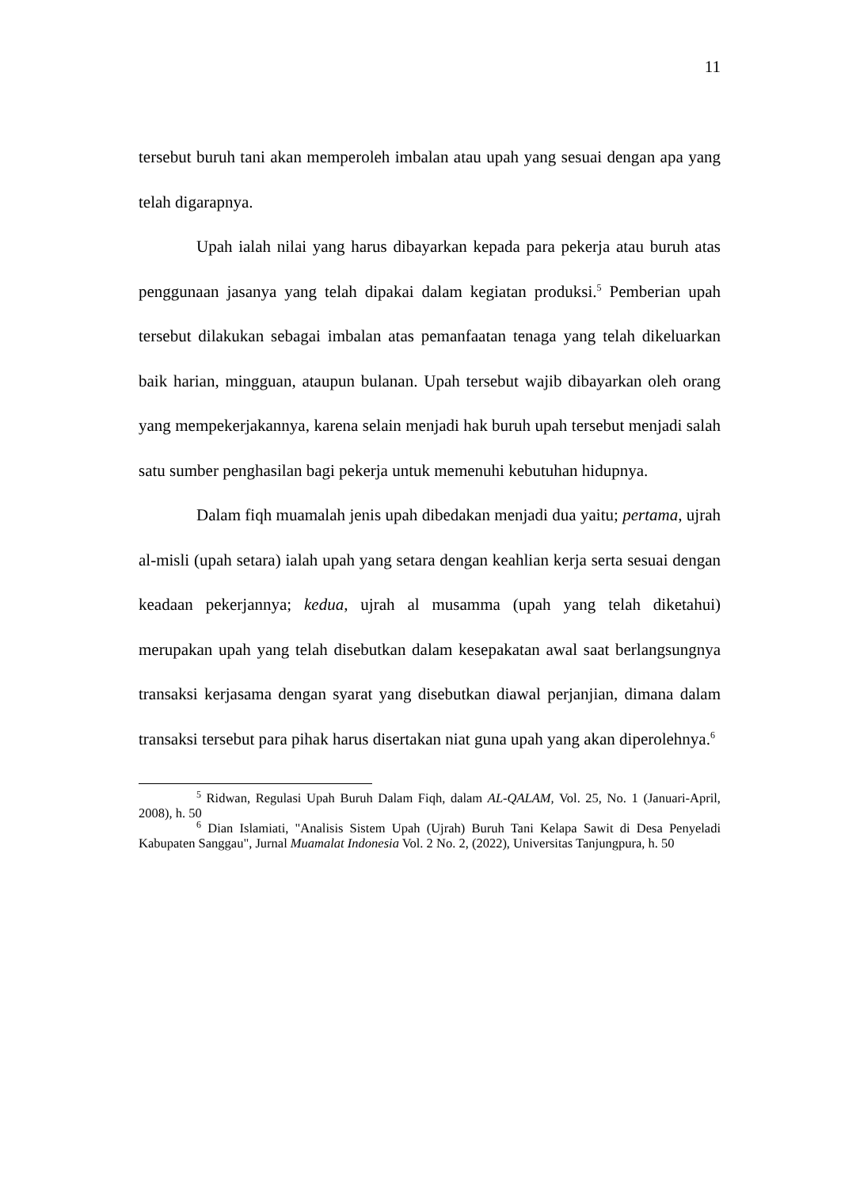11
tersebut buruh tani akan memperoleh imbalan atau upah yang sesuai dengan apa yang telah digarapnya.
Upah ialah nilai yang harus dibayarkan kepada para pekerja atau buruh atas penggunaan jasanya yang telah dipakai dalam kegiatan produksi.<sup>5</sup> Pemberian upah tersebut dilakukan sebagai imbalan atas pemanfaatan tenaga yang telah dikeluarkan baik harian, mingguan, ataupun bulanan. Upah tersebut wajib dibayarkan oleh orang yang mempekerjakannya, karena selain menjadi hak buruh upah tersebut menjadi salah satu sumber penghasilan bagi pekerja untuk memenuhi kebutuhan hidupnya.
Dalam fiqh muamalah jenis upah dibedakan menjadi dua yaitu; pertama, ujrah al-misli (upah setara) ialah upah yang setara dengan keahlian kerja serta sesuai dengan keadaan pekerjannya; kedua, ujrah al musamma (upah yang telah diketahui) merupakan upah yang telah disebutkan dalam kesepakatan awal saat berlangsungnya transaksi kerjasama dengan syarat yang disebutkan diawal perjanjian, dimana dalam transaksi tersebut para pihak harus disertakan niat guna upah yang akan diperolehnya.<sup>6</sup>
<sup>5</sup> Ridwan, Regulasi Upah Buruh Dalam Fiqh, dalam AL-QALAM, Vol. 25, No. 1 (Januari-April, 2008), h. 50
<sup>6</sup> Dian Islamiati, "Analisis Sistem Upah (Ujrah) Buruh Tani Kelapa Sawit di Desa Penyeladi Kabupaten Sanggau", Jurnal Muamalat Indonesia Vol. 2 No. 2, (2022), Universitas Tanjungpura, h. 50